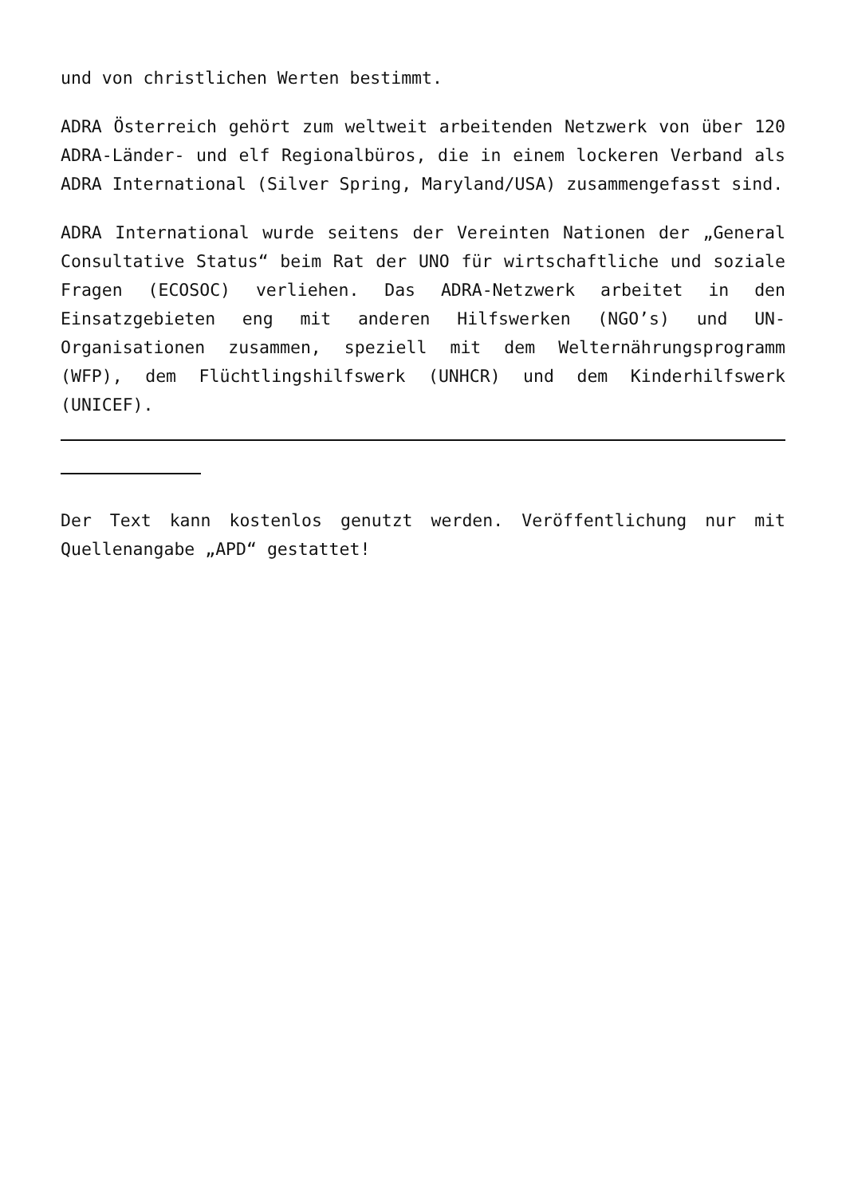und von christlichen Werten bestimmt.
ADRA Österreich gehört zum weltweit arbeitenden Netzwerk von über 120 ADRA-Länder- und elf Regionalbüros, die in einem lockeren Verband als ADRA International (Silver Spring, Maryland/USA) zusammengefasst sind.
ADRA International wurde seitens der Vereinten Nationen der „General Consultative Status“ beim Rat der UNO für wirtschaftliche und soziale Fragen (ECOSOC) verliehen. Das ADRA-Netzwerk arbeitet in den Einsatzgebieten eng mit anderen Hilfswerken (NGO’s) und UN-Organisationen zusammen, speziell mit dem Welternährungsprogramm (WFP), dem Flüchtlingshilfswerk (UNHCR) und dem Kinderhilfswerk (UNICEF).
Der Text kann kostenlos genutzt werden. Veröffentlichung nur mit Quellenangabe „APD“ gestattet!